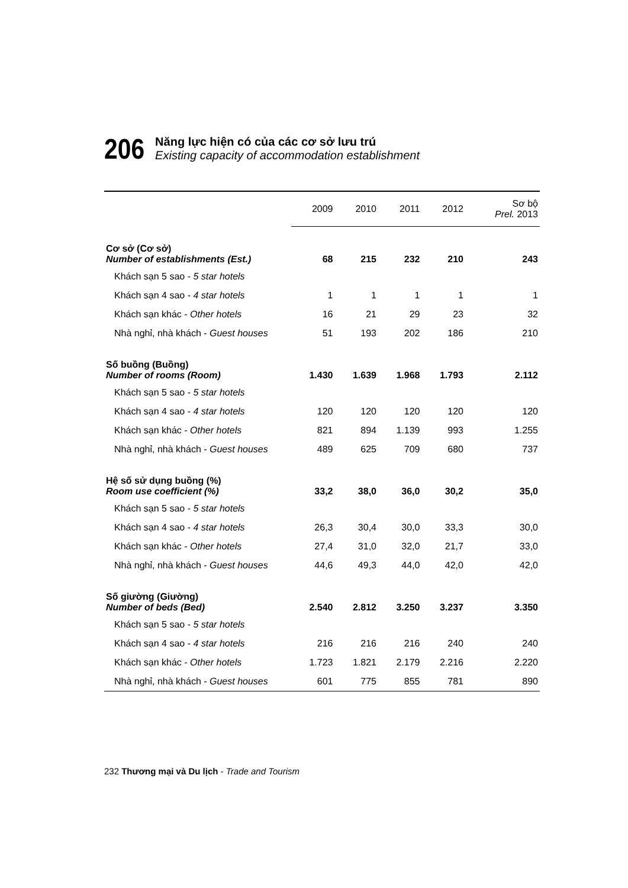206
Năng lực hiện có của các cơ sở lưu trú
Existing capacity of accommodation establishment
| | 2009 | 2010 | 2011 | 2012 | Sơ bộ Prel. 2013 |
| --- | --- | --- | --- | --- | --- |
| Cơ sở (Cơ sở) Number of establishments (Est.) | 68 | 215 | 232 | 210 | 243 |
| Khách sạn 5 sao - 5 star hotels | | | | | |
| Khách sạn 4 sao - 4 star hotels | 1 | 1 | 1 | 1 | 1 |
| Khách sạn khác - Other hotels | 16 | 21 | 29 | 23 | 32 |
| Nhà nghỉ, nhà khách - Guest houses | 51 | 193 | 202 | 186 | 210 |
| Số buồng (Buồng) Number of rooms (Room) | 1.430 | 1.639 | 1.968 | 1.793 | 2.112 |
| Khách sạn 5 sao - 5 star hotels | | | | | |
| Khách sạn 4 sao - 4 star hotels | 120 | 120 | 120 | 120 | 120 |
| Khách sạn khác - Other hotels | 821 | 894 | 1.139 | 993 | 1.255 |
| Nhà nghỉ, nhà khách - Guest houses | 489 | 625 | 709 | 680 | 737 |
| Hệ số sử dụng buồng (%) Room use coefficient (%) | 33,2 | 38,0 | 36,0 | 30,2 | 35,0 |
| Khách sạn 5 sao - 5 star hotels | | | | | |
| Khách sạn 4 sao - 4 star hotels | 26,3 | 30,4 | 30,0 | 33,3 | 30,0 |
| Khách sạn khác - Other hotels | 27,4 | 31,0 | 32,0 | 21,7 | 33,0 |
| Nhà nghỉ, nhà khách - Guest houses | 44,6 | 49,3 | 44,0 | 42,0 | 42,0 |
| Số giường (Giường) Number of beds (Bed) | 2.540 | 2.812 | 3.250 | 3.237 | 3.350 |
| Khách sạn 5 sao - 5 star hotels | | | | | |
| Khách sạn 4 sao - 4 star hotels | 216 | 216 | 216 | 240 | 240 |
| Khách sạn khác - Other hotels | 1.723 | 1.821 | 2.179 | 2.216 | 2.220 |
| Nhà nghỉ, nhà khách - Guest houses | 601 | 775 | 855 | 781 | 890 |
232 Thương mại và Du lịch - Trade and Tourism